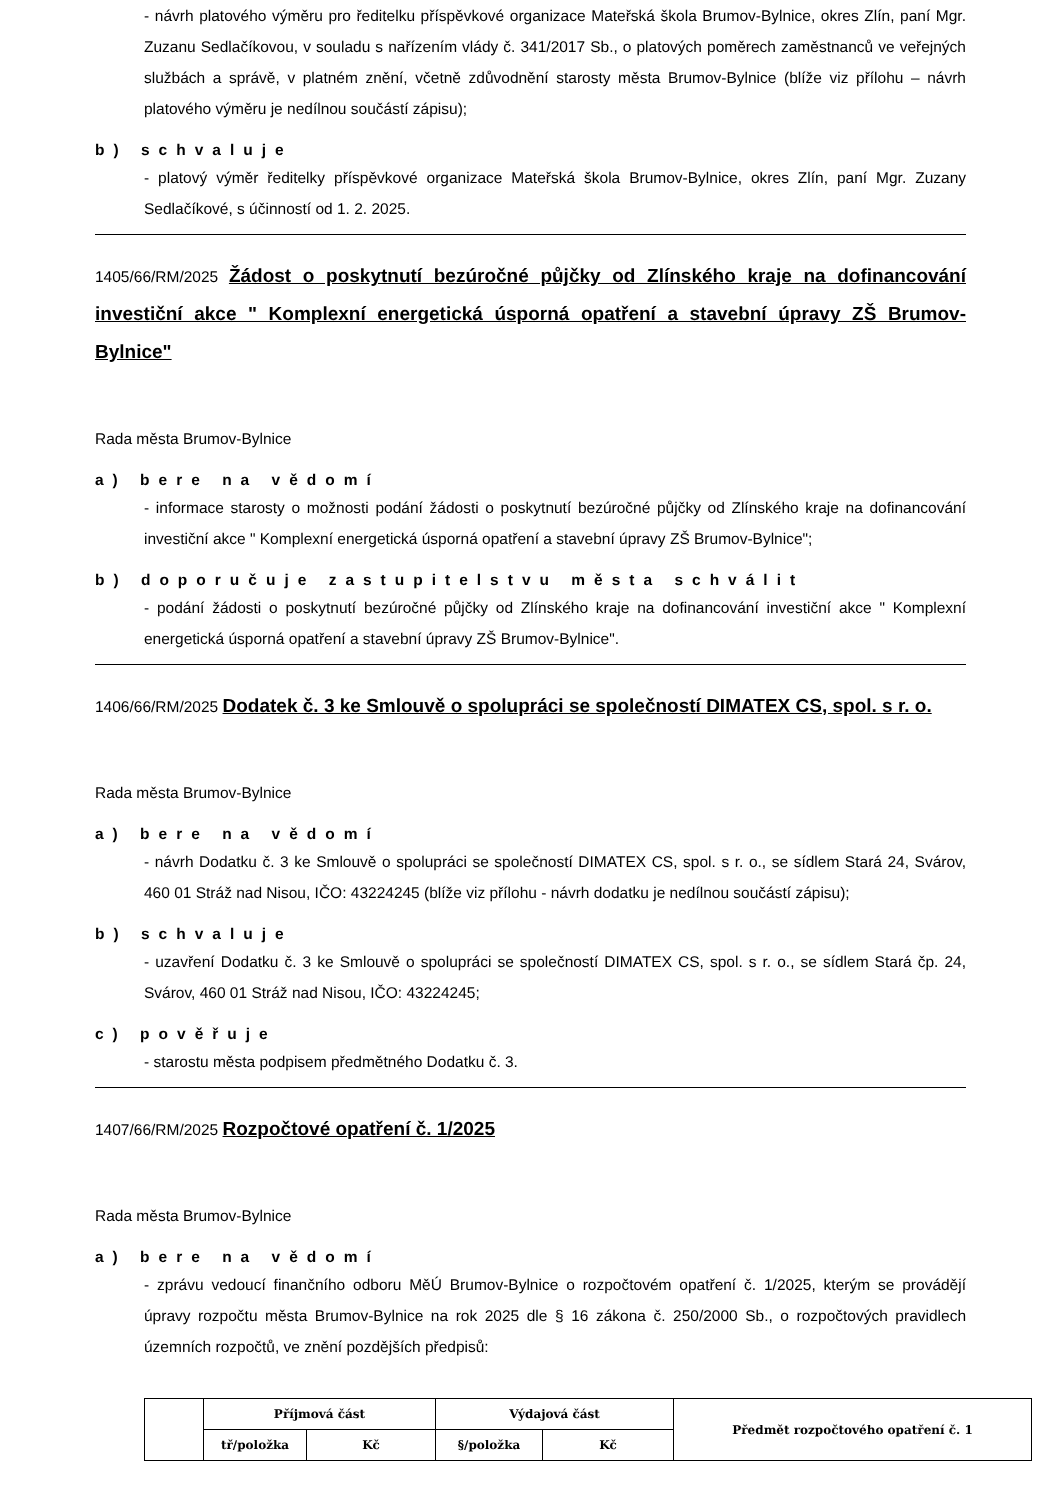- návrh platového výměru pro ředitelku příspěvkové organizace Mateřská škola Brumov-Bylnice, okres Zlín, paní Mgr. Zuzanu Sedlačíkovou, v souladu s nařízením vlády č. 341/2017 Sb., o platových poměrech zaměstnanců ve veřejných službách a správě, v platném znění, včetně zdůvodnění starosty města Brumov-Bylnice (blíže viz přílohu – návrh platového výměru je nedílnou součástí zápisu);
b) schvaluje
- platový výměr ředitelky příspěvkové organizace Mateřská škola Brumov-Bylnice, okres Zlín, paní Mgr. Zuzany Sedlačíkové, s účinností od 1. 2. 2025.
1405/66/RM/2025 Žádost o poskytnutí bezúročné půjčky od Zlínského kraje na dofinancování investiční akce " Komplexní energetická úsporná opatření a stavební úpravy ZŠ Brumov-Bylnice"
Rada města Brumov-Bylnice
a) bere na vědomí
- informace starosty o možnosti podání žádosti o poskytnutí bezúročné půjčky od Zlínského kraje na dofinancování investiční akce " Komplexní energetická úsporná opatření a stavební úpravy ZŠ Brumov-Bylnice";
b) doporučuje zastupitelstvu města schválit
- podání žádosti o poskytnutí bezúročné půjčky od Zlínského kraje na dofinancování investiční akce " Komplexní energetická úsporná opatření a stavební úpravy ZŠ Brumov-Bylnice".
1406/66/RM/2025 Dodatek č. 3 ke Smlouvě o spolupráci se společností DIMATEX CS, spol. s r. o.
Rada města Brumov-Bylnice
a) bere na vědomí
- návrh Dodatku č. 3 ke Smlouvě o spolupráci se společností DIMATEX CS, spol. s r. o., se sídlem Stará 24, Svárov, 460 01 Stráž nad Nisou, IČO: 43224245 (blíže viz přílohu - návrh dodatku je nedílnou součástí zápisu);
b) schvaluje
- uzavření Dodatku č. 3 ke Smlouvě o spolupráci se společností DIMATEX CS, spol. s r. o., se sídlem Stará čp. 24, Svárov, 460 01 Stráž nad Nisou, IČO: 43224245;
c) pověřuje
- starostu města podpisem předmětného Dodatku č. 3.
1407/66/RM/2025 Rozpočtové opatření č. 1/2025
Rada města Brumov-Bylnice
a) bere na vědomí
- zprávu vedoucí finančního odboru MěÚ Brumov-Bylnice o rozpočtovém opatření č. 1/2025, kterým se provádějí úpravy rozpočtu města Brumov-Bylnice na rok 2025 dle § 16 zákona č. 250/2000 Sb., o rozpočtových pravidlech územních rozpočtů, ve znění pozdějších předpisů:
| | Příjmová část | | Výdajová část | | Předmět rozpočtového opatření č. 1 |
| | tř/položka | Kč | §/položka | Kč | |